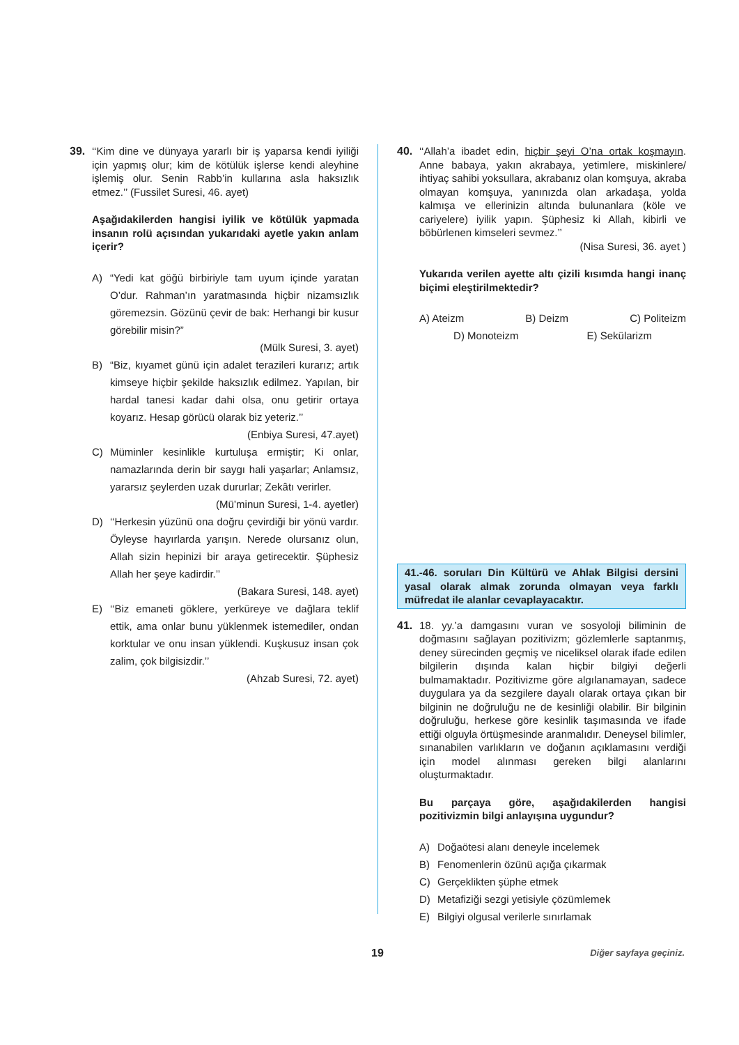39. ‘‘Kim dine ve dünyaya yararlı bir iş yaparsa kendi iyiliği için yapmış olur; kim de kötülük işlerse kendi aleyhine işlemiş olur. Senin Rabb’in kullarına asla haksızlık etmez.’’ (Fussilet Suresi, 46. ayet)
Aşağıdakilerden hangisi iyilik ve kötülük yapmada insanın rolü açısından yukarıdaki ayetle yakın anlam içerir?
A) “Yedi kat göğü birbiriyle tam uyum içinde yaratan O’dur. Rahman’ın yaratmasında hiçbir nizamsızlık göremezsin. Gözünü çevir de bak: Herhangi bir kusur görebilir misin?”
(Mülk Suresi, 3. ayet)
B) “Biz, kıyamet günü için adalet terazileri kurarız; artık kimseye hiçbir şekilde haksızlık edilmez. Yapılan, bir hardal tanesi kadar dahi olsa, onu getirir ortaya koyarız. Hesap görücü olarak biz yeteriz.’’
(Enbiya Suresi, 47.ayet)
C) Müminler kesinlikle kurtuluşa ermiştir; Ki onlar, namazlarında derin bir saygı hali yaşarlar; Anlamsız, yararsız şeylerden uzak dururlar; Zekâtı verirler.
(Mü’minun Suresi, 1-4. ayetler)
D) ‘‘Herkesin yüzünü ona doğru çevirdiği bir yönü vardır. Öyleyse hayırlarda yarışın. Nerede olursanız olun, Allah sizin hepinizi bir araya getirecektir. Şüphesiz Allah her şeye kadirdir.’’
(Bakara Suresi, 148. ayet)
E) ‘‘Biz emaneti göklere, yerküreye ve dağlara teklif ettik, ama onlar bunu yüklenmek istemediler, ondan korktular ve onu insan yüklendi. Kuşkusuz insan çok zalim, çok bilgisizdir.’’
(Ahzab Suresi, 72. ayet)
40. ‘‘Allah’a ibadet edin, hiçbir şeyi O’na ortak koşmayın. Anne babaya, yakın akrabaya, yetimlere, miskinlere/ ihtiyaç sahibi yoksullara, akrabanız olan komşuya, akraba olmayan komşuya, yanınızda olan arkadaşa, yolda kalmışa ve ellerinizin altında bulunanlara (köle ve cariyelere) iyilik yapın. Şüphesiz ki Allah, kibirli ve böbürlenen kimseleri sevmez.’’
(Nisa Suresi, 36. ayet )
Yukarıda verilen ayette altı çizili kısımda hangi inanç biçimi eleştirilmektedir?
A) Ateizm B) Deizm C) Politeizm
D) Monoteizm E) Sekülarizm
41.-46. soruları Din Kültürü ve Ahlak Bilgisi dersini yasal olarak almak zorunda olmayan veya farklı müfredat ile alanlar cevaplayacaktır.
41. 18. yy.’a damgasını vuran ve sosyoloji biliminin de doğmasını sağlayan pozitivizm; gözlemlerle saptanmış, deney sürecinden geçmiş ve niceliksel olarak ifade edilen bilgilerin dışında kalan hiçbir bilgiyi değerli bulmamaktadır. Pozitivizme göre algılanamayan, sadece duygulara ya da sezgilere dayalı olarak ortaya çıkan bir bilginin ne doğruluğu ne de kesinliği olabilir. Bir bilginin doğruluğu, herkese göre kesinlik taşımasında ve ifade ettiği olguyla örtüşmesinde aranmalıdır. Deneysel bilimler, sınanabilen varlıkların ve doğanın açıklamasını verdiği için model alınması gereken bilgi alanlarını oluşturmaktadır.
Bu parçaya göre, aşağıdakilerden hangisi pozitivizmin bilgi anlayışına uygundur?
A) Doğaötesi alanı deneyle incelemek
B) Fenomenlerin özünü açığa çıkarmak
C) Gerçeklikten şüphe etmek
D) Metafiziği sezgi yetisiyle çözümlemek
E) Bilgiyi olgusal verilerle sınırlamak
19 Diğer sayfaya geçiniz.